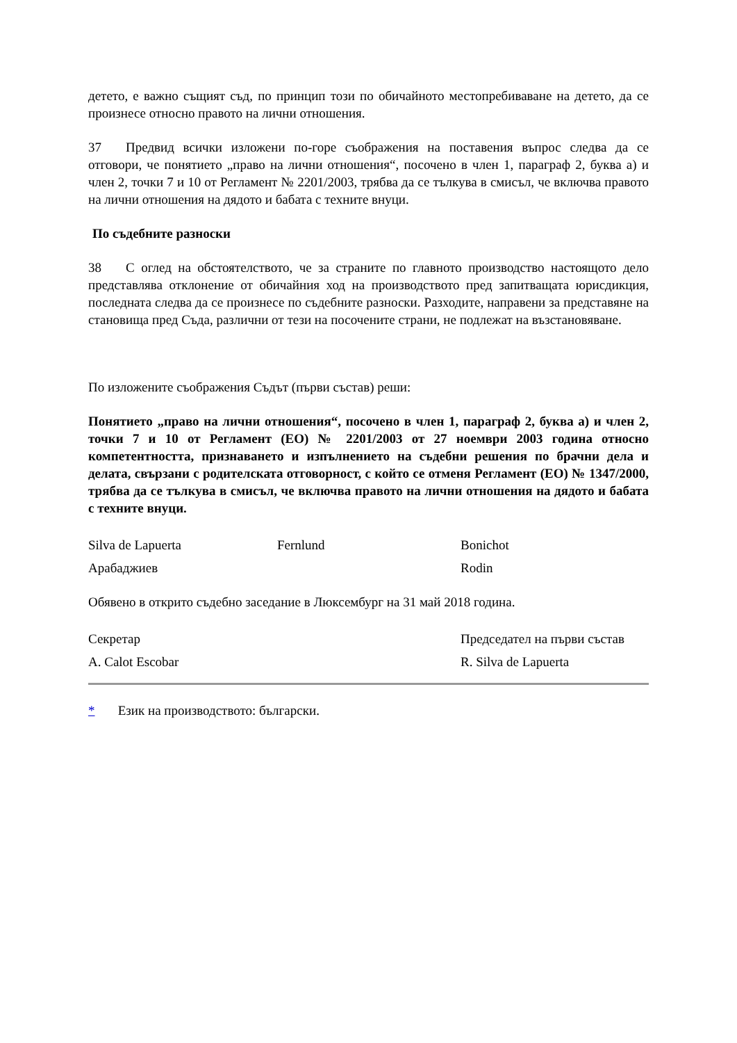детето, е важно същият съд, по принцип този по обичайното местопребиваване на детето, да се произнесе относно правото на лични отношения.
37 Предвид всички изложени по-горе съображения на поставения въпрос следва да се отговори, че понятието „право на лични отношения“, посочено в член 1, параграф 2, буква а) и член 2, точки 7 и 10 от Регламент № 2201/2003, трябва да се тълкува в смисъл, че включва правото на лични отношения на дядото и бабата с техните внуци.
По съдебните разноски
38 С оглед на обстоятелството, че за страните по главното производство настоящото дело представлява отклонение от обичайния ход на производството пред запитващата юрисдикция, последната следва да се произнесе по съдебните разноски. Разходите, направени за представяне на становища пред Съда, различни от тези на посочените страни, не подлежат на възстановяване.
По изложените съображения Съдът (първи състав) реши:
Понятието „право на лични отношения“, посочено в член 1, параграф 2, буква а) и член 2, точки 7 и 10 от Регламент (ЕО) № 2201/2003 от 27 ноември 2003 година относно компетентността, признаването и изпълнението на съдебни решения по брачни дела и делата, свързани с родителската отговорност, с който се отменя Регламент (ЕО) № 1347/2000, трябва да се тълкува в смисъл, че включва правото на лични отношения на дядото и бабата с техните внуци.
| Silva de Lapuerta | Fernlund | Bonichot |
| Арабаджиев | | Rodin |
Обявено в открито съдебно заседание в Люксембург на 31 май 2018 година.
| Секретар | Председател на първи състав |
| A. Calot Escobar | R. Silva de Lapuerta |
* Език на производството: български.